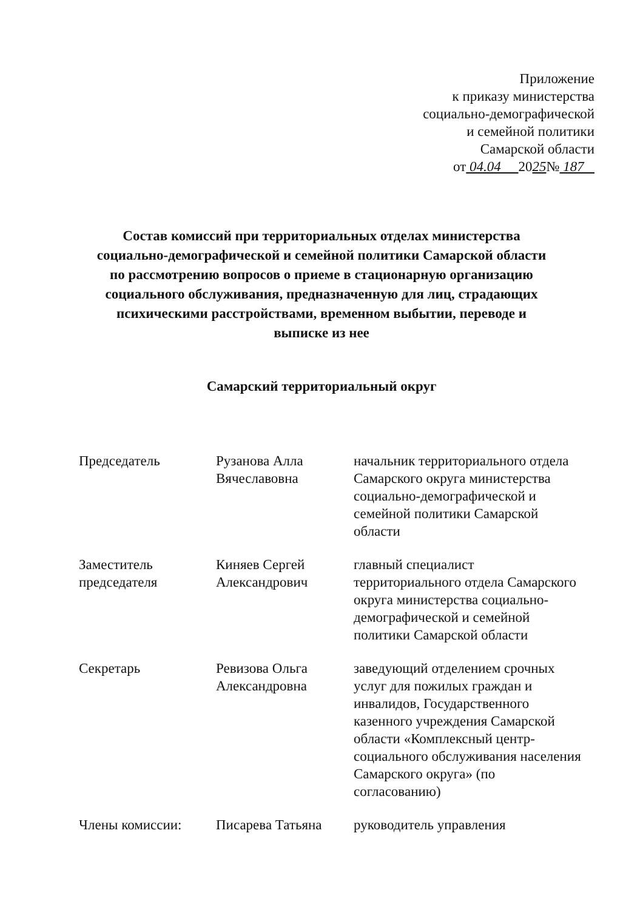Приложение
к приказу министерства
социально-демографической
и семейной политики
Самарской области
от 04.04 2025№ 187
Состав комиссий при территориальных отделах министерства
социально-демографической и семейной политики Самарской области
по рассмотрению вопросов о приеме в стационарную организацию
социального обслуживания, предназначенную для лиц, страдающих
психическими расстройствами, временном выбытии, переводе и
выписке из нее
Самарский территориальный округ
| Председатель | Рузанова Алла Вячеславовна | начальник территориального отдела Самарского округа министерства социально-демографической и семейной политики Самарской области |
| Заместитель председателя | Киняев Сергей Александрович | главный специалист территориального отдела Самарского округа министерства социально-демографической и семейной политики Самарской области |
| Секретарь | Ревизова Ольга Александровна | заведующий отделением срочных услуг для пожилых граждан и инвалидов, Государственного казенного учреждения Самарской области «Комплексный центр-социального обслуживания населения Самарского округа» (по согласованию) |
| Члены комиссии: | Писарева Татьяна | руководитель управления |